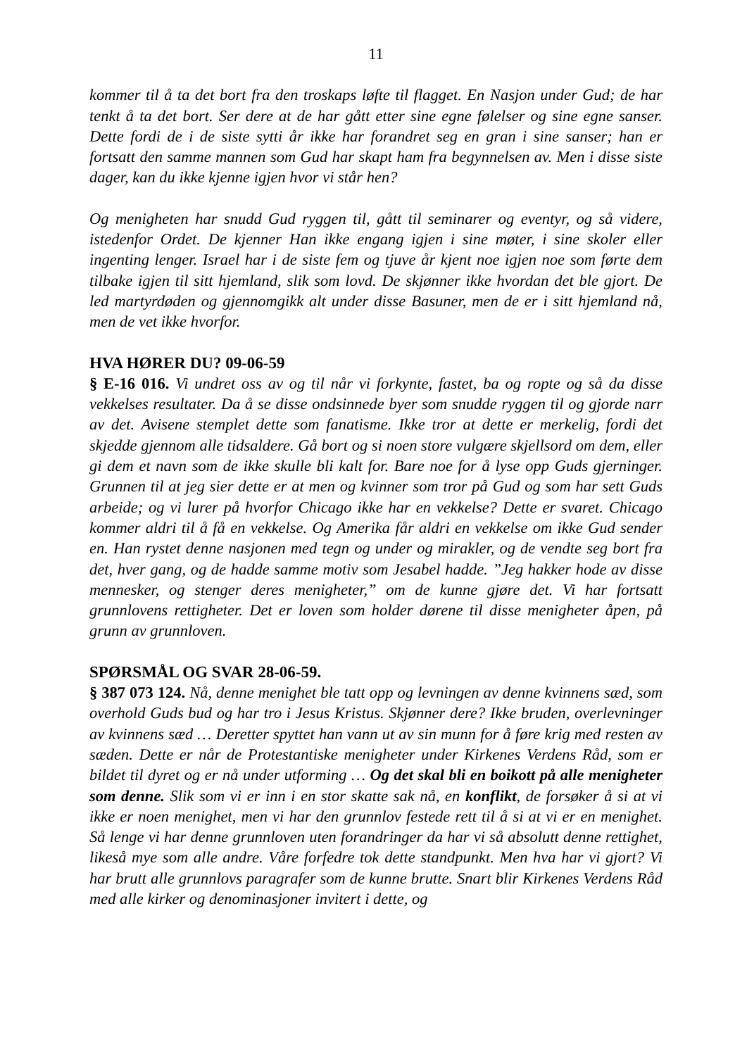11
kommer til å ta det bort fra den troskaps løfte til flagget. En Nasjon under Gud; de har tenkt å ta det bort. Ser dere at de har gått etter sine egne følelser og sine egne sanser. Dette fordi de i de siste sytti år ikke har forandret seg en gran i sine sanser; han er fortsatt den samme mannen som Gud har skapt ham fra begynnelsen av. Men i disse siste dager, kan du ikke kjenne igjen hvor vi står hen?
Og menigheten har snudd Gud ryggen til, gått til seminarer og eventyr, og så videre, istedenfor Ordet. De kjenner Han ikke engang igjen i sine møter, i sine skoler eller ingenting lenger. Israel har i de siste fem og tjuve år kjent noe igjen noe som førte dem tilbake igjen til sitt hjemland, slik som lovd. De skjønner ikke hvordan det ble gjort. De led martyrdøden og gjennomgikk alt under disse Basuner, men de er i sitt hjemland nå, men de vet ikke hvorfor.
HVA HØRER DU? 09-06-59
§ E-16 016. Vi undret oss av og til når vi forkynte, fastet, ba og ropte og så da disse vekkelses resultater. Da å se disse ondsinnede byer som snudde ryggen til og gjorde narr av det. Avisene stemplet dette som fanatisme. Ikke tror at dette er merkelig, fordi det skjedde gjennom alle tidsaldere. Gå bort og si noen store vulgære skjellsord om dem, eller gi dem et navn som de ikke skulle bli kalt for. Bare noe for å lyse opp Guds gjerninger. Grunnen til at jeg sier dette er at men og kvinner som tror på Gud og som har sett Guds arbeide; og vi lurer på hvorfor Chicago ikke har en vekkelse? Dette er svaret. Chicago kommer aldri til å få en vekkelse. Og Amerika får aldri en vekkelse om ikke Gud sender en. Han rystet denne nasjonen med tegn og under og mirakler, og de vendte seg bort fra det, hver gang, og de hadde samme motiv som Jesabel hadde. ”Jeg hakker hode av disse mennesker, og stenger deres menigheter,” om de kunne gjøre det. Vi har fortsatt grunnlovens rettigheter. Det er loven som holder dørene til disse menigheter åpen, på grunn av grunnloven.
SPØRSMÅL OG SVAR 28-06-59.
§ 387 073 124. Nå, denne menighet ble tatt opp og levningen av denne kvinnens sæd, som overhold Guds bud og har tro i Jesus Kristus. Skjønner dere? Ikke bruden, overlevninger av kvinnens sæd … Deretter spyttet han vann ut av sin munn for å føre krig med resten av sæden. Dette er når de Protestantiske menigheter under Kirkenes Verdens Råd, som er bildet til dyret og er nå under utforming … Og det skal bli en boikott på alle menigheter som denne. Slik som vi er inn i en stor skatte sak nå, en konflikt, de forsøker å si at vi ikke er noen menighet, men vi har den grunnlov festede rett til å si at vi er en menighet. Så lenge vi har denne grunnloven uten forandringer da har vi så absolutt denne rettighet, likeså mye som alle andre. Våre forfedre tok dette standpunkt. Men hva har vi gjort? Vi har brutt alle grunnlovs paragrafer som de kunne brutte. Snart blir Kirkenes Verdens Råd med alle kirker og denominasjoner invitert i dette, og